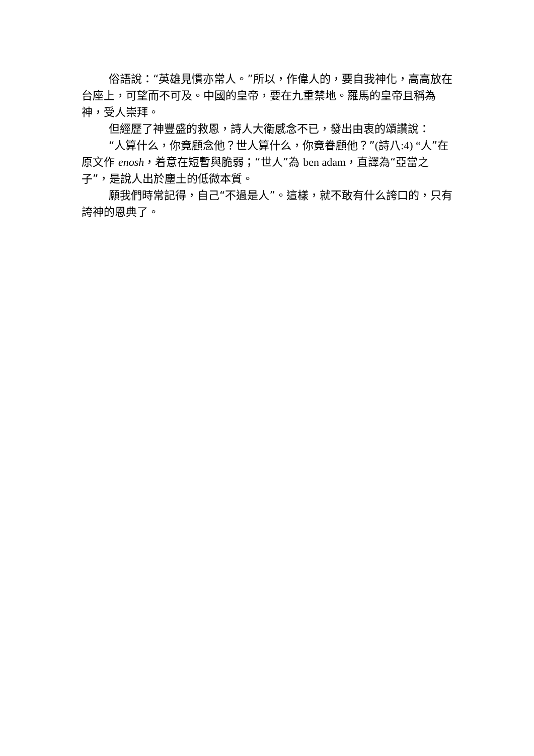俗語說：“英雄見慣亦常人。”所以，作偉人的，要自我神化，高高放在台座上，可望而不可及。中國的皇帝，要在九重禁地。羅馬的皇帝且稱為神，受人崇拜。
但經歷了神豐盛的救恩，詩人大衛感念不已，發出由衷的頌讚說：
“人算什么，你竟顧念他？世人算什么，你竟眷顧他？”(詩八:4) “人”在原文作 enosh，着意在短暫與脆弱；“世人”為 ben adam，直譯為“亞當之子”，是說人出於塵土的低微本質。
願我們時常記得，自己“不過是人”。這樣，就不敢有什么誇口的，只有誇神的恩典了。